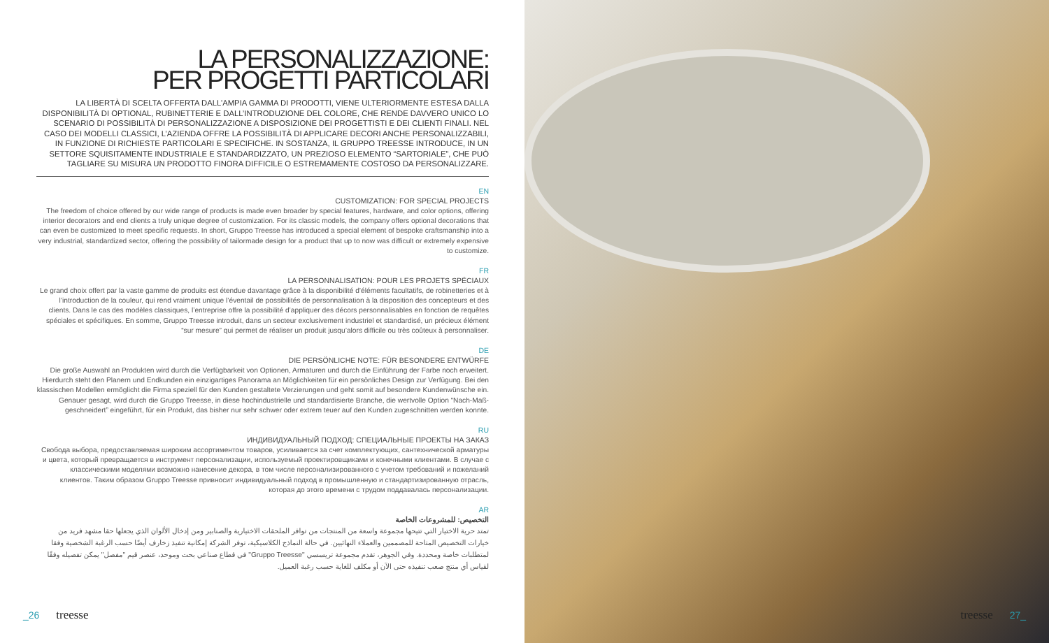LA PERSONALIZZAZIONE:
PER PROGETTI PARTICOLARI
LA LIBERTÀ DI SCELTA OFFERTA DALL’AMPIA GAMMA DI PRODOTTI, VIENE ULTERIORMENTE ESTESA DALLA DISPONIBILITÀ DI OPTIONAL, RUBINETTERIE E DALL’INTRODUZIONE DEL COLORE, CHE RENDE DAVVERO UNICO LO SCENARIO DI POSSIBILITÀ DI PERSONALIZZAZIONE A DISPOSIZIONE DEI PROGETTISTI E DEI CLIENTI FINALI. NEL CASO DEI MODELLI CLASSICI, L’AZIENDA OFFRE LA POSSIBILITÀ DI APPLICARE DECORI ANCHE PERSONALIZZABILI, IN FUNZIONE DI RICHIESTE PARTICOLARI E SPECIFICHE. IN SOSTANZA, IL GRUPPO TREESSE INTRODUCE, IN UN SETTORE SQUISITAMENTE INDUSTRIALE E STANDARDIZZATO, UN PREZIOSO ELEMENTO “SARTORIALE”, CHE PUÒ TAGLIARE SU MISURA UN PRODOTTO FINORA DIFFICILE O ESTREMAMENTE COSTOSO DA PERSONALIZZARE.
EN
CUSTOMIZATION: FOR SPECIAL PROJECTS
The freedom of choice offered by our wide range of products is made even broader by special features, hardware, and color options, offering interior decorators and end clients a truly unique degree of customization. For its classic models, the company offers optional decorations that can even be customized to meet specific requests. In short, Gruppo Treesse has introduced a special element of bespoke craftsmanship into a very industrial, standardized sector, offering the possibility of tailormade design for a product that up to now was difficult or extremely expensive to customize.
FR
LA PERSONNALISATION: POUR LES PROJETS SPÉCIAUX
Le grand choix offert par la vaste gamme de produits est étendue davantage grâce à la disponibilité d’éléments facultatifs, de robinetteries et à l’introduction de la couleur, qui rend vraiment unique l’éventail de possibilités de personnalisation à la disposition des concepteurs et des clients. Dans le cas des modèles classiques, l’entreprise offre la possibilité d’appliquer des décors personnalisables en fonction de requêtes spéciales et spécifiques. En somme, Gruppo Treesse introduit, dans un secteur exclusivement industriel et standardisé, un précieux élément “sur mesure” qui permet de réaliser un produit jusqu’alors difficile ou très coûteux à personnaliser.
DE
DIE PERSÖNLICHE NOTE: FÜR BESONDERE ENTWÜRFE
Die große Auswahl an Produkten wird durch die Verfügbarkeit von Optionen, Armaturen und durch die Einführung der Farbe noch erweitert. Hierdurch steht den Planern und Endkunden ein einzigartiges Panorama an Möglichkeiten für ein persönliches Design zur Verfügung. Bei den klassischen Modellen ermöglicht die Firma speziell für den Kunden gestaltete Verzierungen und geht somit auf besondere Kundenwünsche ein. Genauer gesagt, wird durch die Gruppo Treesse, in diese hochindustrielle und standardisierte Branche, die wertvolle Option “Nach-Maß-geschneidert” eingeführt, für ein Produkt, das bisher nur sehr schwer oder extrem teuer auf den Kunden zugeschnitten werden konnte.
RU
ИНДИВИДУАЛЬНЫЙ ПОДХОД: СПЕЦИАЛЬНЫЕ ПРОЕКТЫ НА ЗАКАЗ
Свобода выбора, предоставляемая широким ассортиментом товаров, усиливается за счет комплектующих, сантехнической арматуры и цвета, который превращается в инструмент персонализации, используемый проектировщиками и конечными клиентами. В случае с классическими моделями возможно нанесение декора, в том числе персонализированного с учетом требований и пожеланий клиентов. Таким образом Gruppo Treesse привносит индивидуальный подход в промышленную и стандартизированную отрасль, которая до этого времени с трудом поддавалась персонализации.
AR
التخصيص: للمشروعات الخاصة
تمتد حرية الاختيار التي تتيحها مجموعة واسعة من المنتجات من توافر الملحقات الاختيارية والصنابير ومن إدخال الألوان الذي يجعلها حقا مشهد فريد من خيارات التخصيص المتاحة للمصممين والعملاء النهائيين. في حالة النماذج الكلاسيكية، توفر الشركة إمكانية تنفيذ زخارف أيضًا حسب الرغبة الشخصية وفقا لمتطلبات خاصة ومحددة. وفي الجوهر، تقدم مجموعة تريسسي "Gruppo Treesse" في قطاع صناعي بحت وموحد، عنصر قيم "مفصل" يمكن تفصيله وفقًا لقياس أي منتج صعب تنفيذه حتى الآن أو مكلف للغاية حسب رغبة العميل.
_26 treesse
treesse 27_